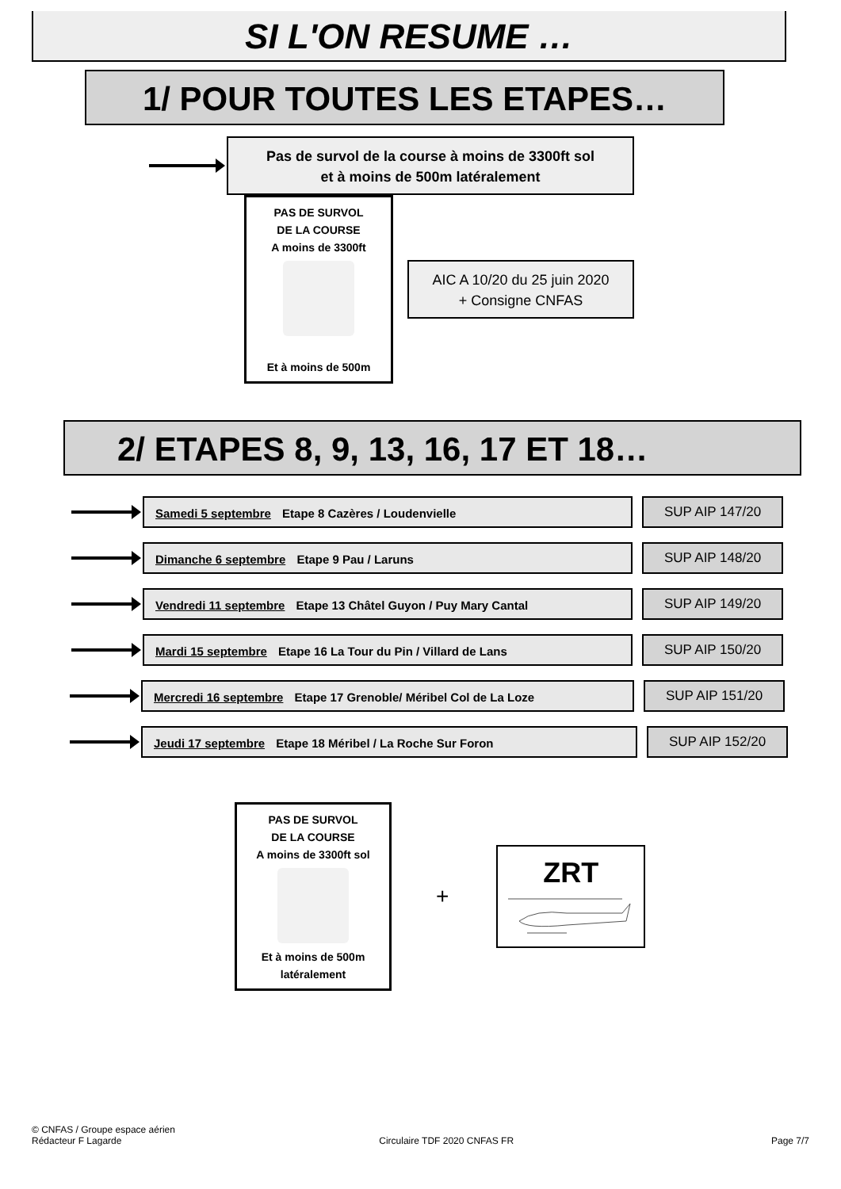SI L'ON RESUME …
1/ POUR TOUTES LES ETAPES…
Pas de survol de la course à moins de 3300ft sol
et à moins de 500m latéralement
PAS DE SURVOL
DE LA COURSE
A moins de 3300ft
Et à moins de 500m
AIC A 10/20 du 25 juin 2020
+ Consigne CNFAS
2/ ETAPES 8, 9, 13, 16, 17 ET 18…
Samedi 5 septembre Etape 8 Cazères / Loudenvielle
SUP AIP 147/20
Dimanche 6 septembre Etape 9 Pau / Laruns
SUP AIP 148/20
Vendredi 11 septembre Etape 13 Châtel Guyon / Puy Mary Cantal
SUP AIP 149/20
Mardi 15 septembre Etape 16 La Tour du Pin / Villard de Lans
SUP AIP 150/20
Mercredi 16 septembre Etape 17 Grenoble/ Méribel Col de La Loze
SUP AIP 151/20
Jeudi 17 septembre Etape 18 Méribel / La Roche Sur Foron
SUP AIP 152/20
PAS DE SURVOL
DE LA COURSE
A moins de 3300ft sol
Et à moins de 500m
latéralement
+
ZRT
© CNFAS / Groupe espace aérien
Rédacteur F Lagarde Circulaire TDF 2020 CNFAS FR Page 7/7